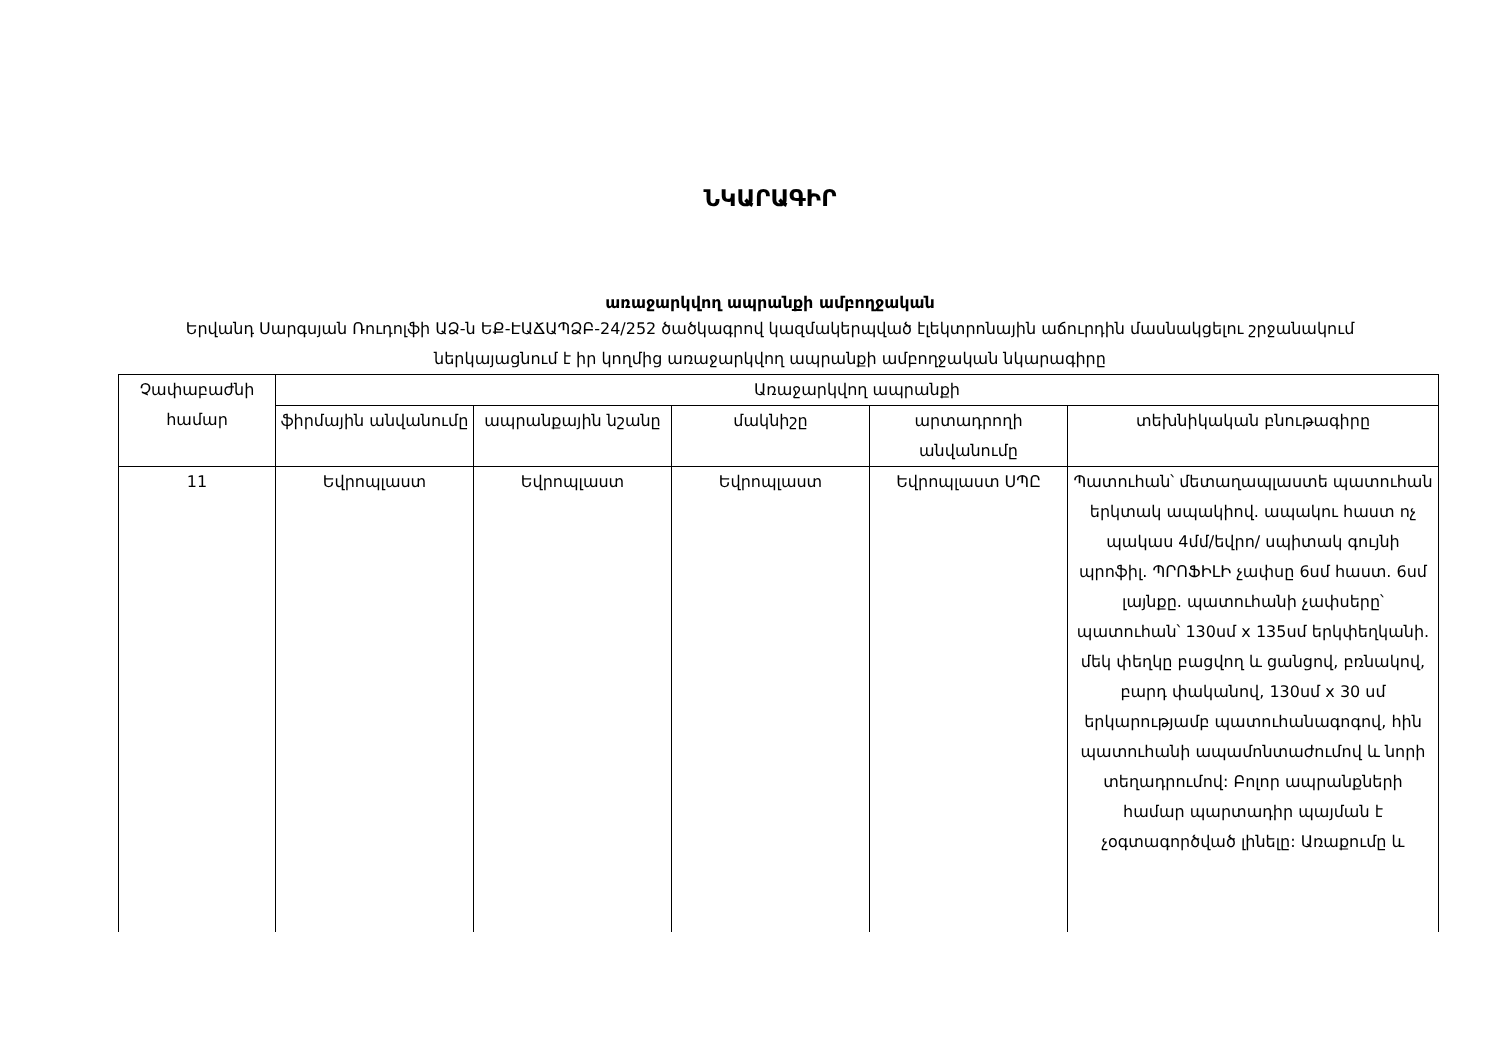ՆԿԱՐԱԳԻՐ
առաջարկվող ապրանքի ամբողջական
Երվանդ Սարգսյան Ռուդոլֆի ԱՁ-ն ԵՔ-ԷԱՃԱՊՁԲ-24/252 ծածկագրով կազմակերպված էլեկտրոնային աճուրդին մասնակցելու շրջանակում ներկայացնում է իր կողմից առաջարկվող ապրանքի ամբողջական նկարագիրը
| Չափաբաժնի համար | Առաջարկվող ապրանքի | | | | |
| --- | --- | --- | --- | --- | --- |
| | ֆիրմային անվանումը | ապրանքային նշանը | մակնիշը | արտադրողի անվանումը | տեխնիկական բնութագիրը |
| 11 | Եվրոպլաստ | Եվրոպլաստ | Եվրոպլաստ | Եվրոպլաստ ՍՊԸ | Պատուհան՝ մետաղապլաստե պատուհան երկտակ ապակիով. ապակու հաստ ոչ պակաս 4մմ/եվրո/ սպիտակ գույնի պրոֆիլ. ՊՐՈՖԻԼԻ չափսը 6սմ հաստ. 6սմ լայնքը. պատուհանի չափսերը՝ պատուհան՝ 130սմ x 135սմ երկփեղկանի. մեկ փեղկը բացվող և ցանցով, բռնակով, բարդ փականով, 130սմ x 30 սմ երկարությամբ պատուհանագոգով, հին պատուհանի ապամոնտաժումով և նորի տեղադրումով: Բոլոր ապրանքների համար պարտադիր պայման է չօգտագործված լինելը: Առաքումը և |